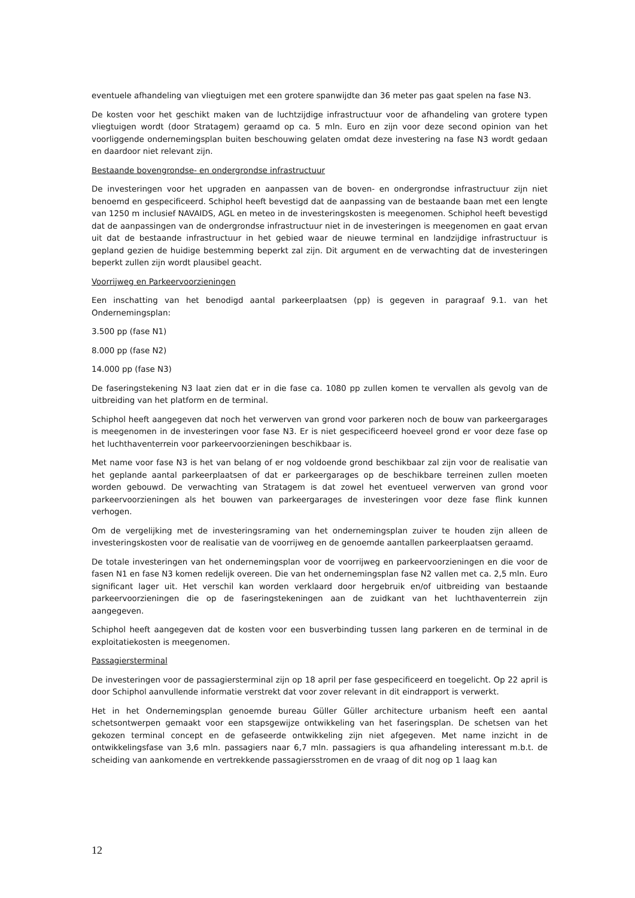eventuele afhandeling van vliegtuigen met een grotere spanwijdte dan 36 meter pas gaat spelen na fase N3.
De kosten voor het geschikt maken van de luchtzijdige infrastructuur voor de afhandeling van grotere typen vliegtuigen wordt (door Stratagem) geraamd op ca. 5 mln. Euro en zijn voor deze second opinion van het voorliggende ondernemingsplan buiten beschouwing gelaten omdat deze investering na fase N3 wordt gedaan en daardoor niet relevant zijn.
Bestaande bovengrondse- en ondergrondse infrastructuur
De investeringen voor het upgraden en aanpassen van de boven- en ondergrondse infrastructuur zijn niet benoemd en gespecificeerd. Schiphol heeft bevestigd dat de aanpassing van de bestaande baan met een lengte van 1250 m inclusief NAVAIDS, AGL en meteo in de investeringskosten is meegenomen. Schiphol heeft bevestigd dat de aanpassingen van de ondergrondse infrastructuur niet in de investeringen is meegenomen en gaat ervan uit dat de bestaande infrastructuur in het gebied waar de nieuwe terminal en landzijdige infrastructuur is gepland gezien de huidige bestemming beperkt zal zijn. Dit argument en de verwachting dat de investeringen beperkt zullen zijn wordt plausibel geacht.
Voorrijweg en Parkeervoorzieningen
Een inschatting van het benodigd aantal parkeerplaatsen (pp) is gegeven in paragraaf 9.1. van het Ondernemingsplan:
3.500 pp (fase N1)
8.000 pp (fase N2)
14.000 pp (fase N3)
De faseringstekening N3 laat zien dat er in die fase ca. 1080 pp zullen komen te vervallen als gevolg van de uitbreiding van het platform en de terminal.
Schiphol heeft aangegeven dat noch het verwerven van grond voor parkeren noch de bouw van parkeergarages is meegenomen in de investeringen voor fase N3. Er is niet gespecificeerd hoeveel grond er voor deze fase op het luchthaventerrein voor parkeervoorzieningen beschikbaar is.
Met name voor fase N3 is het van belang of er nog voldoende grond beschikbaar zal zijn voor de realisatie van het geplande aantal parkeerplaatsen of dat er parkeergarages op de beschikbare terreinen zullen moeten worden gebouwd. De verwachting van Stratagem is dat zowel het eventueel verwerven van grond voor parkeervoorzieningen als het bouwen van parkeergarages de investeringen voor deze fase flink kunnen verhogen.
Om de vergelijking met de investeringsraming van het ondernemingsplan zuiver te houden zijn alleen de investeringskosten voor de realisatie van de voorrijweg en de genoemde aantallen parkeerplaatsen geraamd.
De totale investeringen van het ondernemingsplan voor de voorrijweg en parkeervoorzieningen en die voor de fasen N1 en fase N3 komen redelijk overeen. Die van het ondernemingsplan fase N2 vallen met ca. 2,5 mln. Euro significant lager uit. Het verschil kan worden verklaard door hergebruik en/of uitbreiding van bestaande parkeervoorzieningen die op de faseringstekeningen aan de zuidkant van het luchthaventerrein zijn aangegeven.
Schiphol heeft aangegeven dat de kosten voor een busverbinding tussen lang parkeren en de terminal in de exploitatiekosten is meegenomen.
Passagiersterminal
De investeringen voor de passagiersterminal zijn op 18 april per fase gespecificeerd en toegelicht. Op 22 april is door Schiphol aanvullende informatie verstrekt dat voor zover relevant in dit eindrapport is verwerkt.
Het in het Ondernemingsplan genoemde bureau Güller Güller architecture urbanism heeft een aantal schetsontwerpen gemaakt voor een stapsgewijze ontwikkeling van het faseringsplan. De schetsen van het gekozen terminal concept en de gefaseerde ontwikkeling zijn niet afgegeven. Met name inzicht in de ontwikkelingsfase van 3,6 mln. passagiers naar 6,7 mln. passagiers is qua afhandeling interessant m.b.t. de scheiding van aankomende en vertrekkende passagiersstromen en de vraag of dit nog op 1 laag kan
12